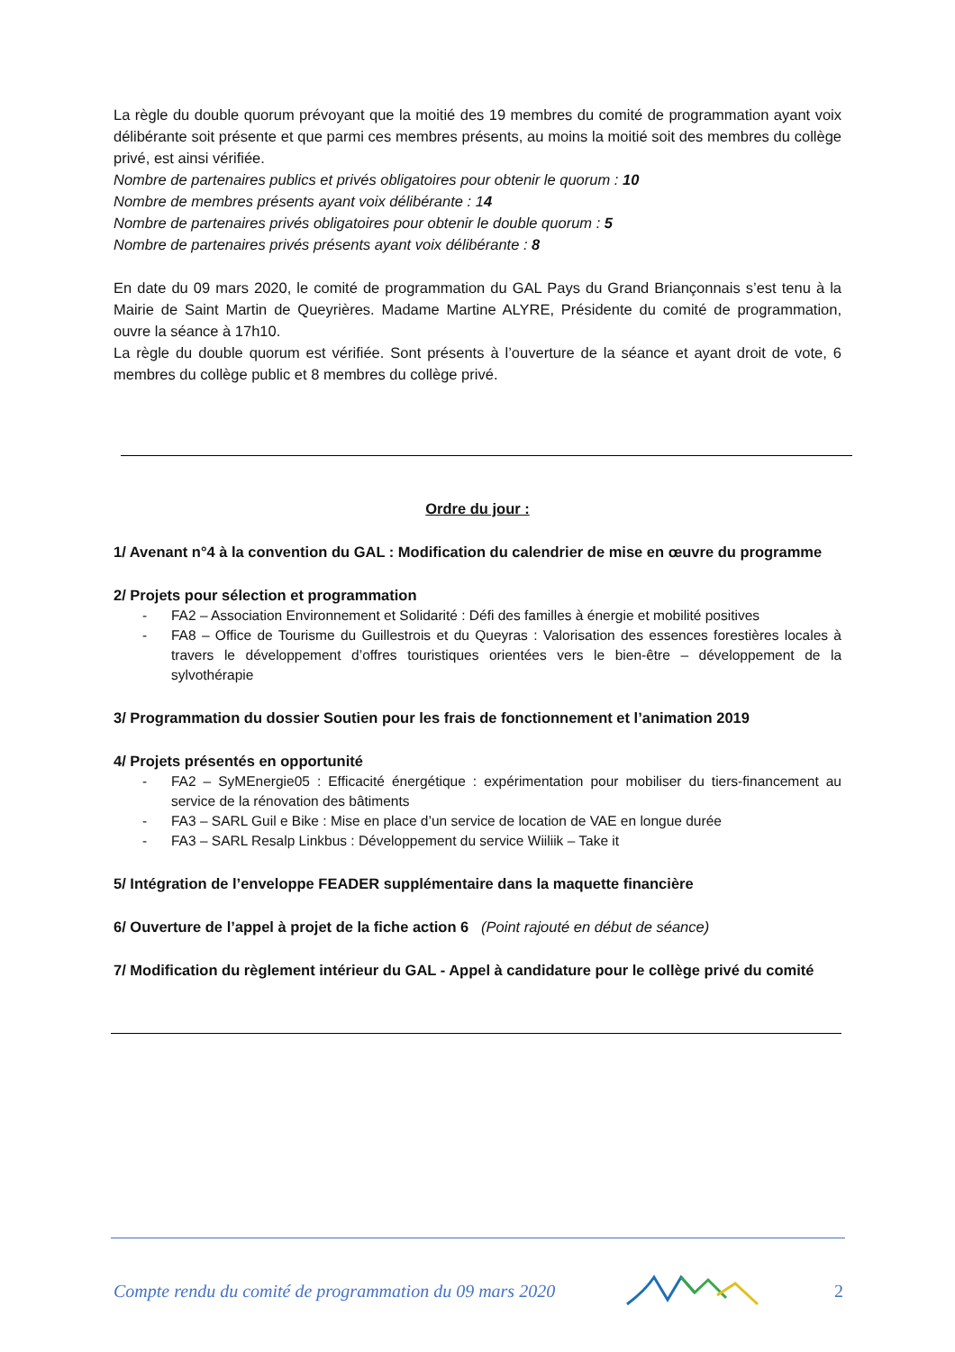La règle du double quorum prévoyant que la moitié des 19 membres du comité de programmation ayant voix délibérante soit présente et que parmi ces membres présents, au moins la moitié soit des membres du collège privé, est ainsi vérifiée.
Nombre de partenaires publics et privés obligatoires pour obtenir le quorum : 10
Nombre de membres présents ayant voix délibérante : 14
Nombre de partenaires privés obligatoires pour obtenir le double quorum : 5
Nombre de partenaires privés présents ayant voix délibérante : 8
En date du 09 mars 2020, le comité de programmation du GAL Pays du Grand Briançonnais s’est tenu à la Mairie de Saint Martin de Queyrières. Madame Martine ALYRE, Présidente du comité de programmation, ouvre la séance à 17h10.
La règle du double quorum est vérifiée. Sont présents à l’ouverture de la séance et ayant droit de vote, 6 membres du collège public et 8 membres du collège privé.
Ordre du jour :
1/ Avenant n°4 à la convention du GAL : Modification du calendrier de mise en œuvre du programme
2/ Projets pour sélection et programmation
- FA2 – Association Environnement et Solidarité : Défi des familles à énergie et mobilité positives
- FA8 – Office de Tourisme du Guillestrois et du Queyras : Valorisation des essences forestières locales à travers le développement d’offres touristiques orientées vers le bien-être – développement de la sylvothérapie
3/ Programmation du dossier Soutien pour les frais de fonctionnement et l’animation 2019
4/ Projets présentés en opportunité
- FA2 – SyMEnergie05 : Efficacité énergétique : expérimentation pour mobiliser du tiers-financement au service de la rénovation des bâtiments
- FA3 – SARL Guil e Bike : Mise en place d’un service de location de VAE en longue durée
- FA3 – SARL Resalp Linkbus : Développement du service Wiiliik – Take it
5/ Intégration de l’enveloppe FEADER supplémentaire dans la maquette financière
6/ Ouverture de l’appel à projet de la fiche action 6 (Point rajouté en début de séance)
7/ Modification du règlement intérieur du GAL - Appel à candidature pour le collège privé du comité
Compte rendu du comité de programmation du 09 mars 2020 2